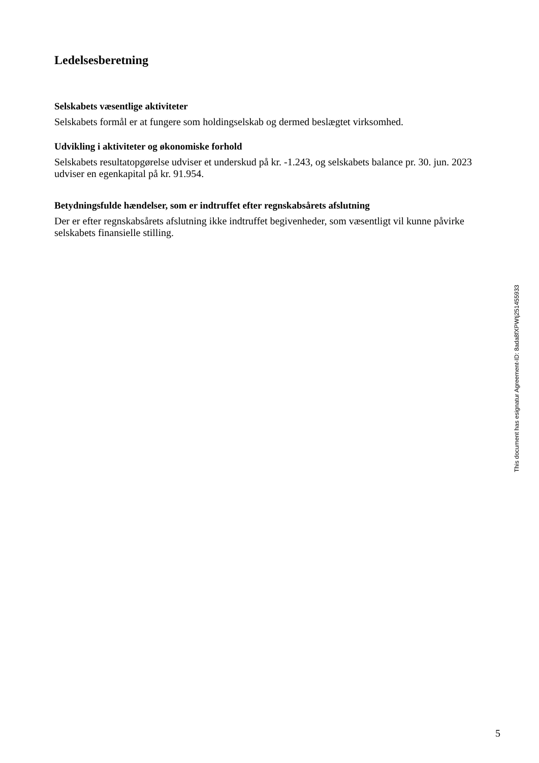Ledelsesberetning
Selskabets væsentlige aktiviteter
Selskabets formål er at fungere som holdingselskab og dermed beslægtet virksomhed.
Udvikling i aktiviteter og økonomiske forhold
Selskabets resultatopgørelse udviser et underskud på kr. -1.243, og selskabets balance pr. 30. jun. 2023 udviser en egenkapital på kr. 91.954.
Betydningsfulde hændelser, som er indtruffet efter regnskabsårets afslutning
Der er efter regnskabsårets afslutning ikke indtruffet begivenheder, som væsentligt vil kunne påvirke selskabets finansielle stilling.
This document has esignatur Agreement-ID: 8ada8fXPWtj251455933
5